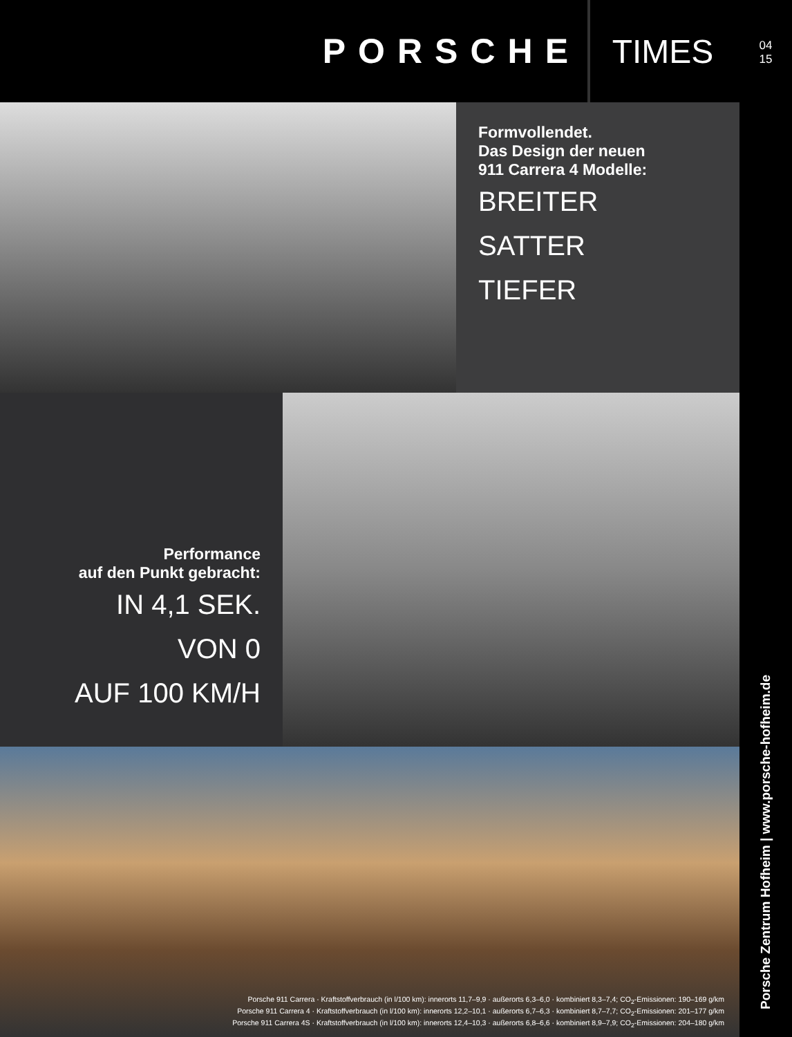PORSCHE
TIMES
Formvollendet.
Das Design der neuen
911 Carrera 4 Modelle:
BREITER
SATTER
TIEFER
Performance
auf den Punkt gebracht:
IN 4,1 SEK.
VON 0
AUF 100 KM/H
Porsche 911 Carrera · Kraftstoffverbrauch (in l/100 km): innerorts 11,7–9,9 · außerorts 6,3–6,0 · kombiniert 8,3–7,4; CO<sub>2</sub>-Emissionen: 190–169 g/km
Porsche 911 Carrera 4 · Kraftstoffverbrauch (in l/100 km): innerorts 12,2–10,1 · außerorts 6,7–6,3 · kombiniert 8,7–7,7; CO<sub>2</sub>-Emissionen: 201–177 g/km
Porsche 911 Carrera 4S · Kraftstoffverbrauch (in l/100 km): innerorts 12,4–10,3 · außerorts 6,8–6,6 · kombiniert 8,9–7,9; CO<sub>2</sub>-Emissionen: 204–180 g/km
04
15
Porsche Zentrum Hofheim | www.porsche-hofheim.de